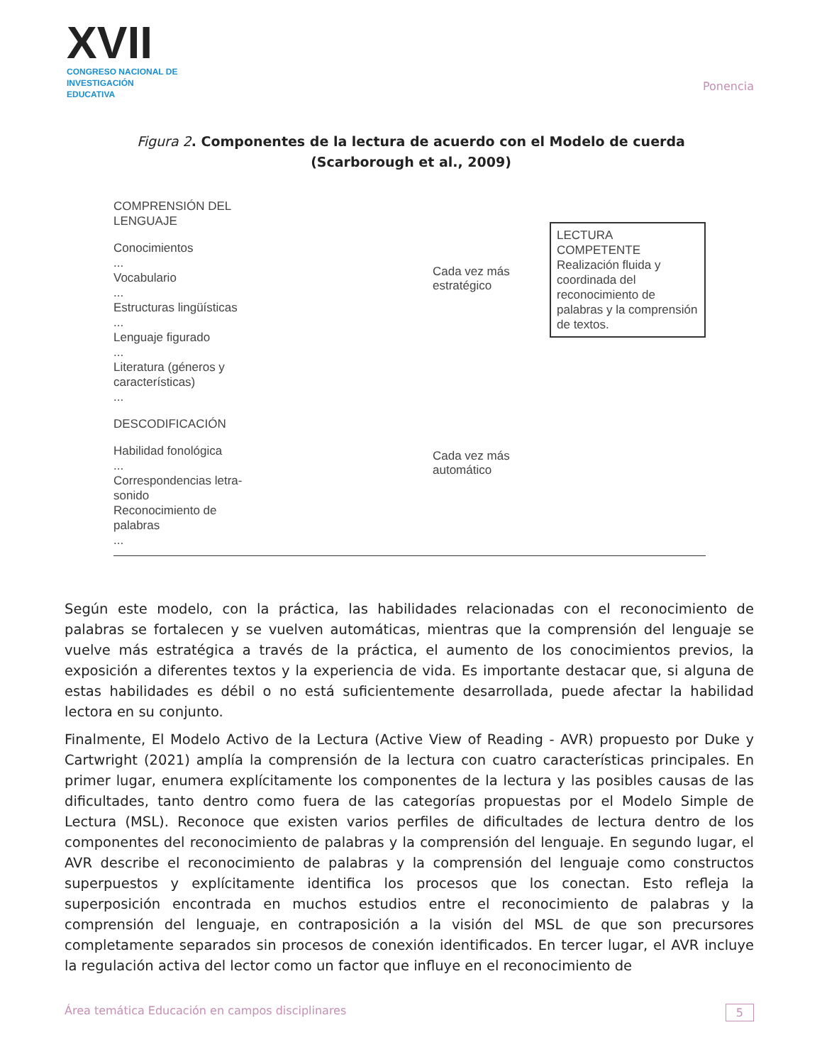XVII
CONGRESO NACIONAL DE
INVESTIGACIÓN EDUCATIVA
Ponencia
Figura 2. Componentes de la lectura de acuerdo con el Modelo de cuerda (Scarborough et al., 2009)
COMPRENSIÓN DEL LENGUAJE
Conocimientos
...
Vocabulario
...
Estructuras lingüísticas
...
Lenguaje figurado
...
Literatura (géneros y características)
...
DESCODIFICACIÓN
Habilidad fonológica
...
Correspondencias letra-sonido
Reconocimiento de palabras
...
Cada vez más
estratégico
Cada vez más
automático
LECTURA COMPETENTE
Realización fluida y coordinada del reconocimiento de palabras y la comprensión de textos.
Según este modelo, con la práctica, las habilidades relacionadas con el reconocimiento de palabras se fortalecen y se vuelven automáticas, mientras que la comprensión del lenguaje se vuelve más estratégica a través de la práctica, el aumento de los conocimientos previos, la exposición a diferentes textos y la experiencia de vida. Es importante destacar que, si alguna de estas habilidades es débil o no está suficientemente desarrollada, puede afectar la habilidad lectora en su conjunto.
Finalmente, El Modelo Activo de la Lectura (Active View of Reading - AVR) propuesto por Duke y Cartwright (2021) amplía la comprensión de la lectura con cuatro características principales. En primer lugar, enumera explícitamente los componentes de la lectura y las posibles causas de las dificultades, tanto dentro como fuera de las categorías propuestas por el Modelo Simple de Lectura (MSL). Reconoce que existen varios perfiles de dificultades de lectura dentro de los componentes del reconocimiento de palabras y la comprensión del lenguaje. En segundo lugar, el AVR describe el reconocimiento de palabras y la comprensión del lenguaje como constructos superpuestos y explícitamente identifica los procesos que los conectan. Esto refleja la superposición encontrada en muchos estudios entre el reconocimiento de palabras y la comprensión del lenguaje, en contraposición a la visión del MSL de que son precursores completamente separados sin procesos de conexión identificados. En tercer lugar, el AVR incluye la regulación activa del lector como un factor que influye en el reconocimiento de
Área temática Educación en campos disciplinares 5